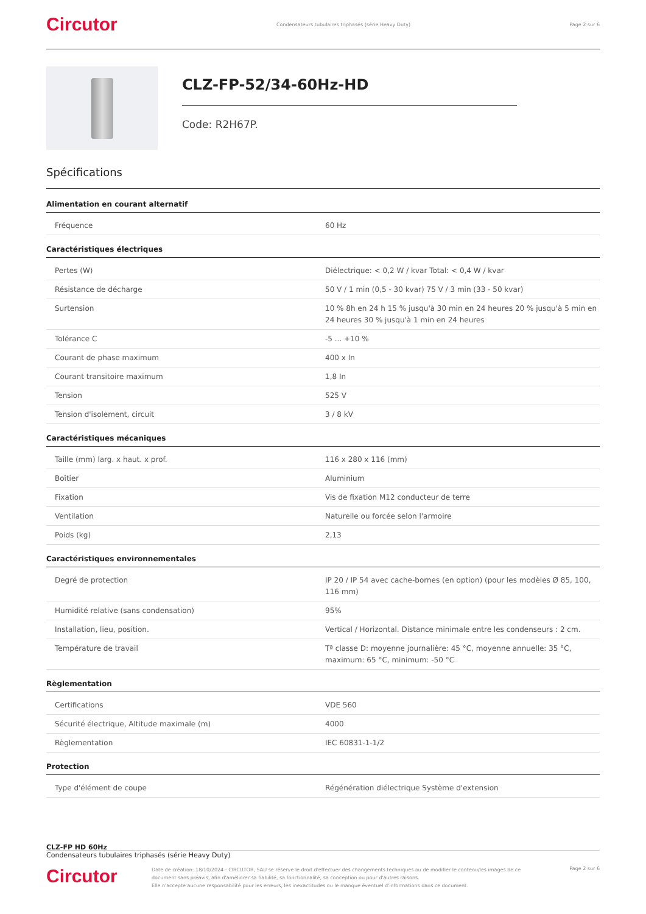Circutor Condensateurs tubulaires triphasés (série Heavy Duty) Page 2 sur 6
CLZ-FP-52/34-60Hz-HD
Code: R2H67P.
Spécifications
Alimentation en courant alternatif
| Fréquence | 60 Hz |
Caractéristiques électriques
| Pertes (W) | Diélectrique: < 0,2 W / kvar Total: < 0,4 W / kvar |
| Résistance de décharge | 50 V / 1 min (0,5 - 30 kvar) 75 V / 3 min (33 - 50 kvar) |
| Surtension | 10 % 8h en 24 h 15 % jusqu'à 30 min en 24 heures 20 % jusqu'à 5 min en 24 heures 30 % jusqu'à 1 min en 24 heures |
| Tolérance C | -5 ... +10 % |
| Courant de phase maximum | 400 x In |
| Courant transitoire maximum | 1,8 In |
| Tension | 525 V |
| Tension d'isolement, circuit | 3 / 8 kV |
Caractéristiques mécaniques
| Taille (mm) larg. x haut. x prof. | 116 x 280 x 116 (mm) |
| Boîtier | Aluminium |
| Fixation | Vis de fixation M12 conducteur de terre |
| Ventilation | Naturelle ou forcée selon l'armoire |
| Poids (kg) | 2,13 |
Caractéristiques environnementales
| Degré de protection | IP 20 / IP 54 avec cache-bornes (en option) (pour les modèles Ø 85, 100, 116 mm) |
| Humidité relative (sans condensation) | 95% |
| Installation, lieu, position. | Vertical / Horizontal. Distance minimale entre les condenseurs : 2 cm. |
| Température de travail | Tª classe D: moyenne journalière: 45 °C, moyenne annuelle: 35 °C, maximum: 65 °C, minimum: -50 °C |
Règlementation
| Certifications | VDE 560 |
| Sécurité électrique, Altitude maximale (m) | 4000 |
| Règlementation | IEC 60831-1-1/2 |
Protection
| Type d'élément de coupe | Régénération diélectrique Système d'extension |
CLZ-FP HD 60Hz
Condensateurs tubulaires triphasés (série Heavy Duty)
Circutor
Date de création: 18/10/2024 - CIRCUTOR, SAU se réserve le droit d'effectuer des changements techniques ou de modifier le contenu/les images de ce document sans préavis, afin d'améliorer sa fiabilité, sa fonctionnalité, sa conception ou pour d'autres raisons.
Elle n'accepte aucune responsabilité pour les erreurs, les inexactitudes ou le manque éventuel d'informations dans ce document.
Page 2 sur 6